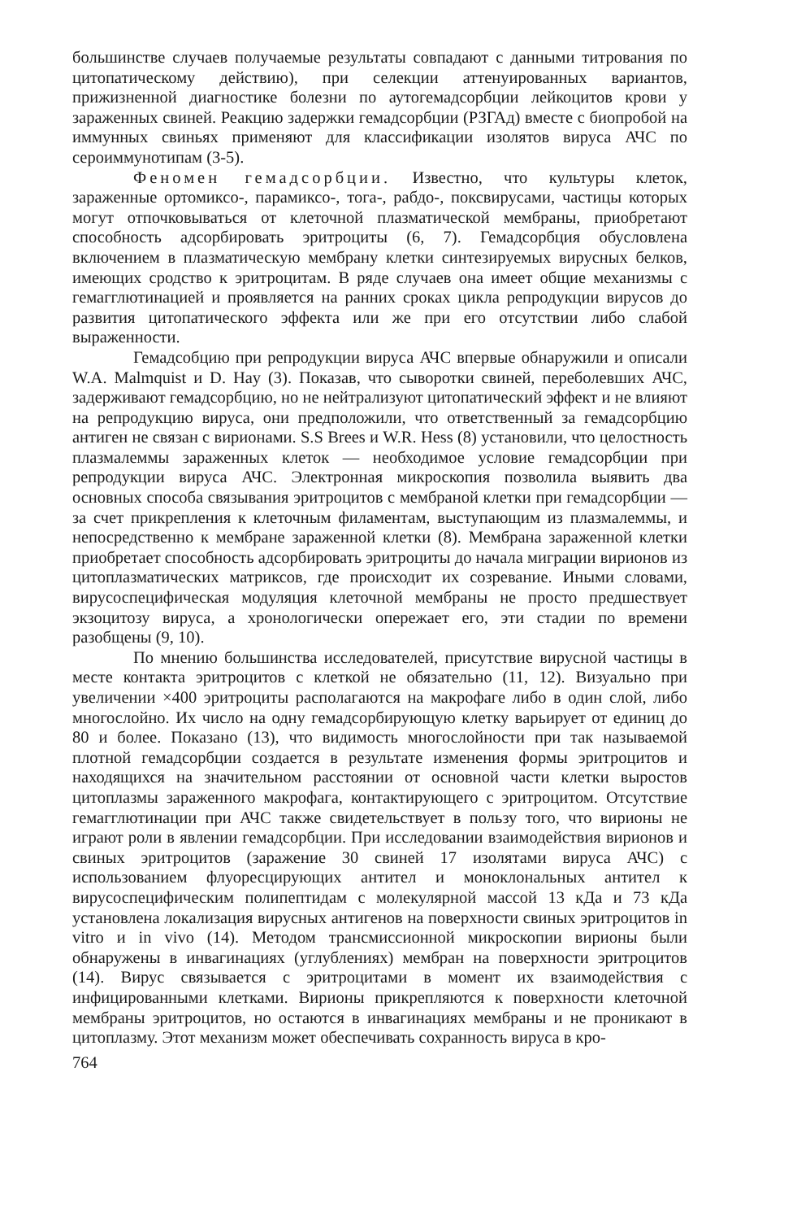большинстве случаев получаемые результаты совпадают с данными титрования по цитопатическому действию), при селекции аттенуированных вариантов, прижизненной диагностике болезни по аутогемадсорбции лейкоцитов крови у зараженных свиней. Реакцию задержки гемадсорбции (РЗГАд) вместе с биопробой на иммунных свиньях применяют для классификации изолятов вируса АЧС по сероиммунотипам (3-5).
Феномен гемадсорбции. Известно, что культуры клеток, зараженные ортомиксо-, парамиксо-, тога-, рабдо-, поксвирусами, частицы которых могут отпочковываться от клеточной плазматической мембраны, приобретают способность адсорбировать эритроциты (6, 7). Гемадсорбция обусловлена включением в плазматическую мембрану клетки синтезируемых вирусных белков, имеющих сродство к эритроцитам. В ряде случаев она имеет общие механизмы с гемагглютинацией и проявляется на ранних сроках цикла репродукции вирусов до развития цитопатического эффекта или же при его отсутствии либо слабой выраженности.
Гемадсобцию при репродукции вируса АЧС впервые обнаружили и описали W.A. Malmquist и D. Hay (3). Показав, что сыворотки свиней, переболевших АЧС, задерживают гемадсорбцию, но не нейтрализуют цитопатический эффект и не влияют на репродукцию вируса, они предположили, что ответственный за гемадсорбцию антиген не связан с вирионами. S.S Brees и W.R. Hess (8) установили, что целостность плазмалеммы зараженных клеток — необходимое условие гемадсорбции при репродукции вируса АЧС. Электронная микроскопия позволила выявить два основных способа связывания эритроцитов с мембраной клетки при гемадсорбции — за счет прикрепления к клеточным филаментам, выступающим из плазмалеммы, и непосредственно к мембране зараженной клетки (8). Мембрана зараженной клетки приобретает способность адсорбировать эритроциты до начала миграции вирионов из цитоплазматических матриксов, где происходит их созревание. Иными словами, вирусоспецифическая модуляция клеточной мембраны не просто предшествует экзоцитозу вируса, а хронологически опережает его, эти стадии по времени разобщены (9, 10).
По мнению большинства исследователей, присутствие вирусной частицы в месте контакта эритроцитов с клеткой не обязательно (11, 12). Визуально при увеличении ×400 эритроциты располагаются на макрофаге либо в один слой, либо многослойно. Их число на одну гемадсорбирующую клетку варьирует от единиц до 80 и более. Показано (13), что видимость многослойности при так называемой плотной гемадсорбции создается в результате изменения формы эритроцитов и находящихся на значительном расстоянии от основной части клетки выростов цитоплазмы зараженного макрофага, контактирующего с эритроцитом. Отсутствие гемагглютинации при АЧС также свидетельствует в пользу того, что вирионы не играют роли в явлении гемадсорбции. При исследовании взаимодействия вирионов и свиных эритроцитов (заражение 30 свиней 17 изолятами вируса АЧС) с использованием флуоресцирующих антител и моноклональных антител к вирусоспецифическим полипептидам с молекулярной массой 13 кДа и 73 кДа установлена локализация вирусных антигенов на поверхности свиных эритроцитов in vitro и in vivo (14). Методом трансмиссионной микроскопии вирионы были обнаружены в инвагинациях (углублениях) мембран на поверхности эритроцитов (14). Вирус связывается с эритроцитами в момент их взаимодействия с инфицированными клетками. Вирионы прикрепляются к поверхности клеточной мембраны эритроцитов, но остаются в инвагинациях мембраны и не проникают в цитоплазму. Этот механизм может обеспечивать сохранность вируса в кро-
764